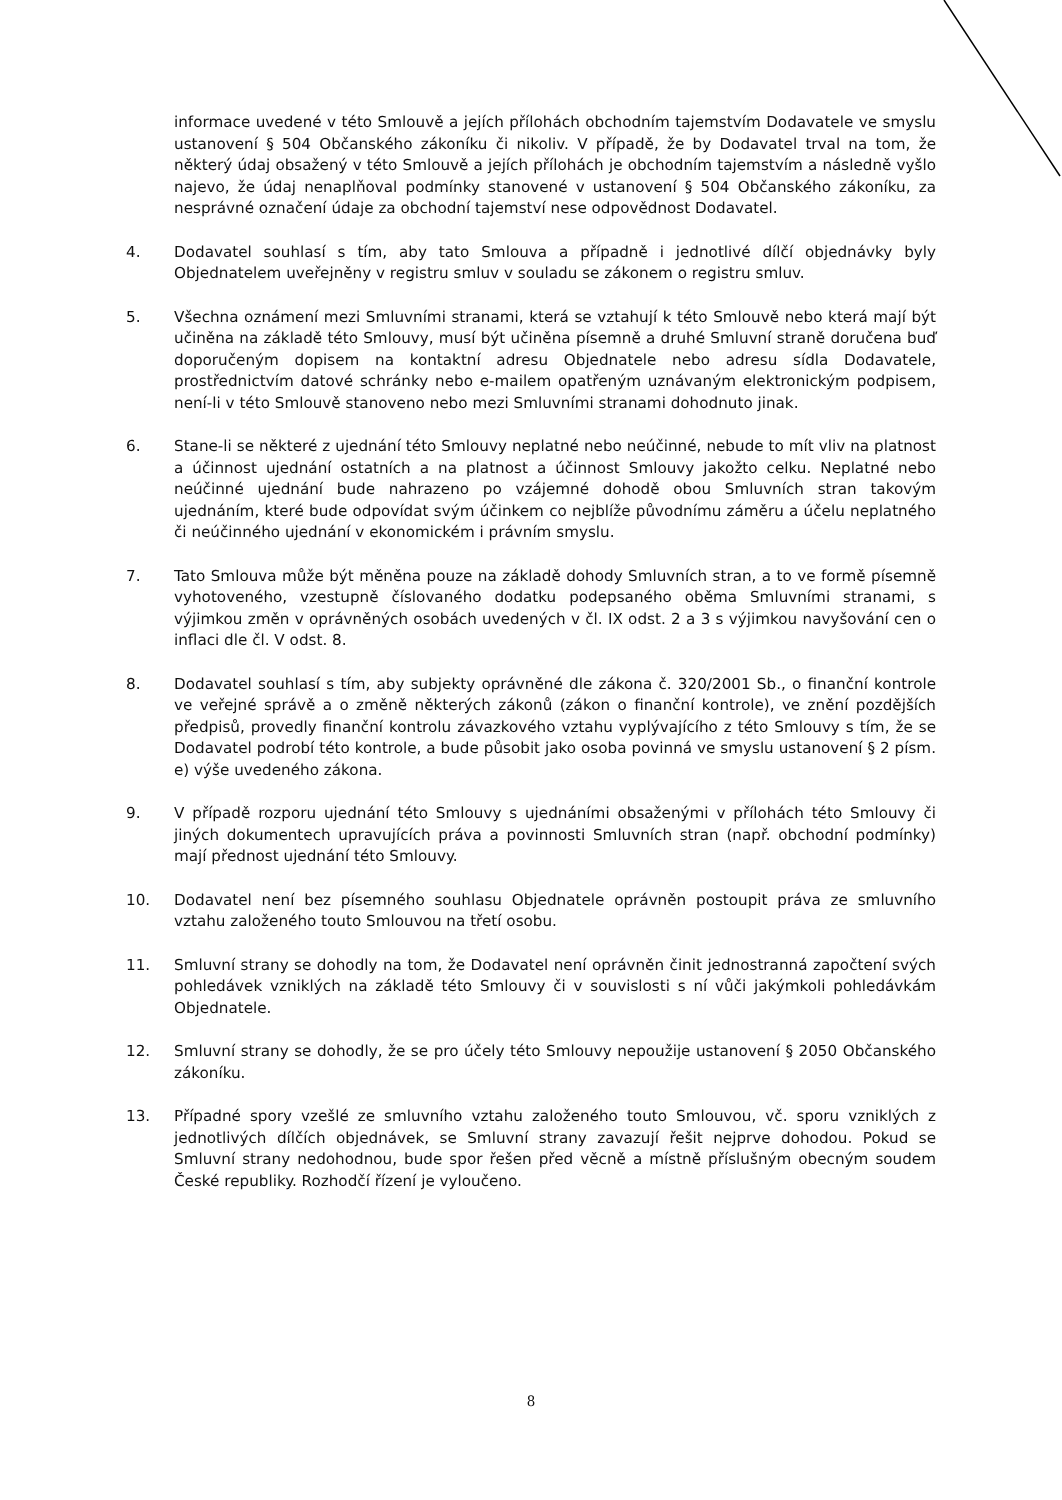informace uvedené v této Smlouvě a jejích přílohách obchodním tajemstvím Dodavatele ve smyslu ustanovení § 504 Občanského zákoníku či nikoliv. V případě, že by Dodavatel trval na tom, že některý údaj obsažený v této Smlouvě a jejích přílohách je obchodním tajemstvím a následně vyšlo najevo, že údaj nenaplňoval podmínky stanovené v ustanovení § 504 Občanského zákoníku, za nesprávné označení údaje za obchodní tajemství nese odpovědnost Dodavatel.
4. Dodavatel souhlasí s tím, aby tato Smlouva a případně i jednotlivé dílčí objednávky byly Objednatelem uveřejněny v registru smluv v souladu se zákonem o registru smluv.
5. Všechna oznámení mezi Smluvními stranami, která se vztahují k této Smlouvě nebo která mají být učiněna na základě této Smlouvy, musí být učiněna písemně a druhé Smluvní straně doručena buď doporučeným dopisem na kontaktní adresu Objednatele nebo adresu sídla Dodavatele, prostřednictvím datové schránky nebo e-mailem opatřeným uznávaným elektronickým podpisem, není-li v této Smlouvě stanoveno nebo mezi Smluvními stranami dohodnuto jinak.
6. Stane-li se některé z ujednání této Smlouvy neplatné nebo neúčinné, nebude to mít vliv na platnost a účinnost ujednání ostatních a na platnost a účinnost Smlouvy jakožto celku. Neplatné nebo neúčinné ujednání bude nahrazeno po vzájemné dohodě obou Smluvních stran takovým ujednáním, které bude odpovídat svým účinkem co nejblíže původnímu záměru a účelu neplatného či neúčinného ujednání v ekonomickém i právním smyslu.
7. Tato Smlouva může být měněna pouze na základě dohody Smluvních stran, a to ve formě písemně vyhotoveného, vzestupně číslovaného dodatku podepsaného oběma Smluvními stranami, s výjimkou změn v oprávněných osobách uvedených v čl. IX odst. 2 a 3 s výjimkou navyšování cen o inflaci dle čl. V odst. 8.
8. Dodavatel souhlasí s tím, aby subjekty oprávněné dle zákona č. 320/2001 Sb., o finanční kontrole ve veřejné správě a o změně některých zákonů (zákon o finanční kontrole), ve znění pozdějších předpisů, provedly finanční kontrolu závazkového vztahu vyplývajícího z této Smlouvy s tím, že se Dodavatel podrobí této kontrole, a bude působit jako osoba povinná ve smyslu ustanovení § 2 písm. e) výše uvedeného zákona.
9. V případě rozporu ujednání této Smlouvy s ujednáními obsaženými v přílohách této Smlouvy či jiných dokumentech upravujících práva a povinnosti Smluvních stran (např. obchodní podmínky) mají přednost ujednání této Smlouvy.
10. Dodavatel není bez písemného souhlasu Objednatele oprávněn postoupit práva ze smluvního vztahu založeného touto Smlouvou na třetí osobu.
11. Smluvní strany se dohodly na tom, že Dodavatel není oprávněn činit jednostranná započtení svých pohledávek vzniklých na základě této Smlouvy či v souvislosti s ní vůči jakýmkoli pohledávkám Objednatele.
12. Smluvní strany se dohodly, že se pro účely této Smlouvy nepoužije ustanovení § 2050 Občanského zákoníku.
13. Případné spory vzešlé ze smluvního vztahu založeného touto Smlouvou, vč. sporu vzniklých z jednotlivých dílčích objednávek, se Smluvní strany zavazují řešit nejprve dohodou. Pokud se Smluvní strany nedohodnou, bude spor řešen před věcně a místně příslušným obecným soudem České republiky. Rozhodčí řízení je vyloučeno.
8